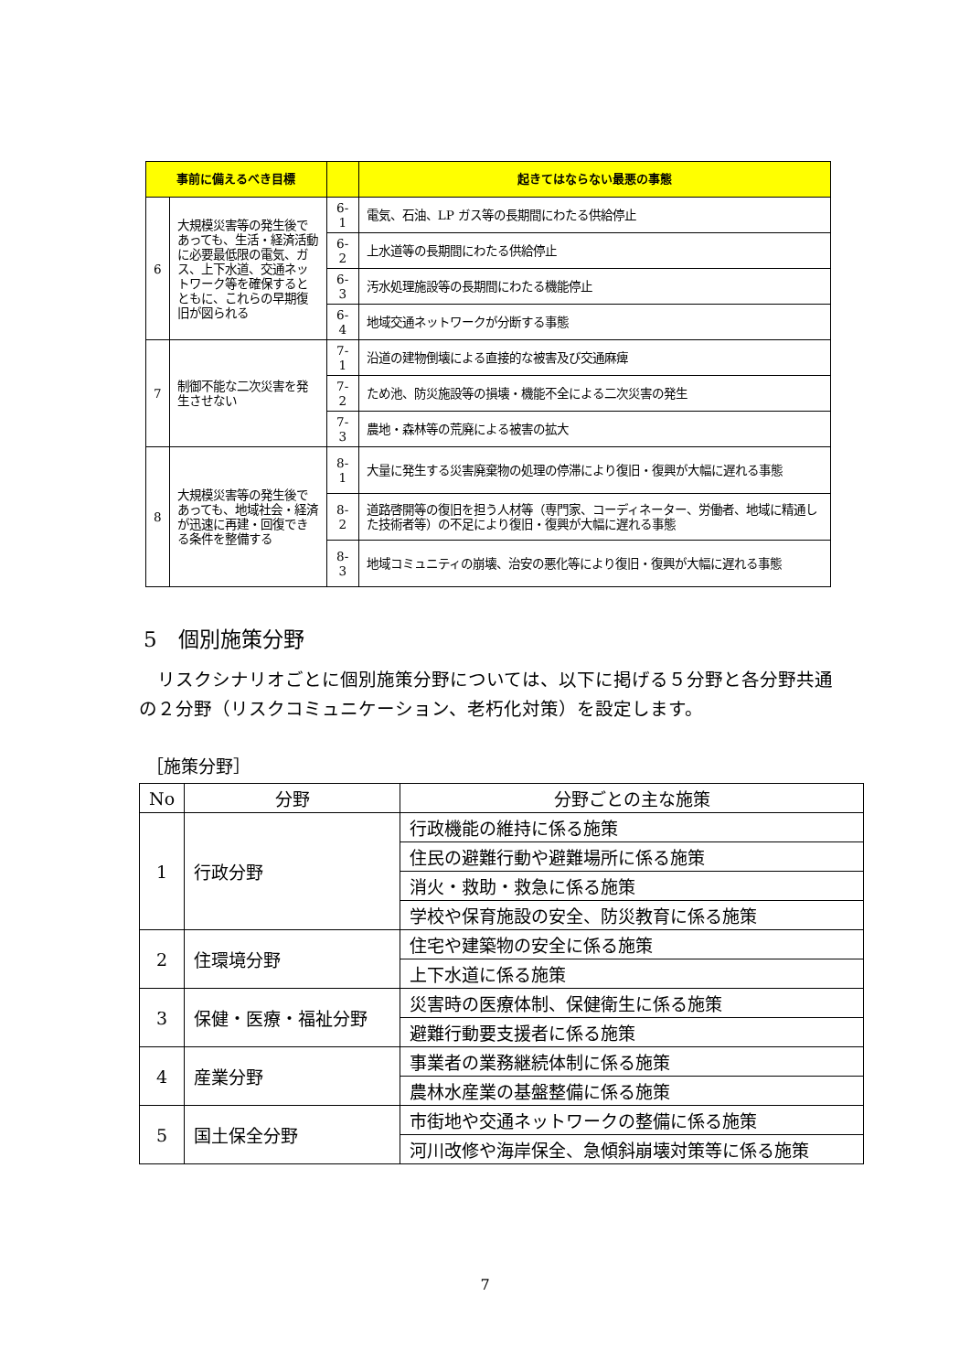| 事前に備えるべき目標 | | | 起きてはならない最悪の事態 |
| --- | --- | --- | --- |
| 6 | 大規模災害等の発生後であっても、生活・経済活動に必要最低限の電気、ガス、上下水道、交通ネットワーク等を確保するとともに、これらの早期復旧が図られる | 6-1 | 電気、石油、LP ガス等の長期間にわたる供給停止 |
| | | 6-2 | 上水道等の長期間にわたる供給停止 |
| | | 6-3 | 汚水処理施設等の長期間にわたる機能停止 |
| | | 6-4 | 地域交通ネットワークが分断する事態 |
| 7 | 制御不能な二次災害を発生させない | 7-1 | 沿道の建物倒壊による直接的な被害及び交通麻痺 |
| | | 7-2 | ため池、防災施設等の損壊・機能不全による二次災害の発生 |
| | | 7-3 | 農地・森林等の荒廃による被害の拡大 |
| 8 | 大規模災害等の発生後であっても、地域社会・経済が迅速に再建・回復できる条件を整備する | 8-1 | 大量に発生する災害廃棄物の処理の停滞により復旧・復興が大幅に遅れる事態 |
| | | 8-2 | 道路啓開等の復旧を担う人材等（専門家、コーディネーター、労働者、地域に精通した技術者等）の不足により復旧・復興が大幅に遅れる事態 |
| | | 8-3 | 地域コミュニティの崩壊、治安の悪化等により復旧・復興が大幅に遅れる事態 |
5　個別施策分野
リスクシナリオごとに個別施策分野については、以下に掲げる５分野と各分野共通の２分野（リスクコミュニケーション、老朽化対策）を設定します。
［施策分野］
| No | 分野 | 分野ごとの主な施策 |
| --- | --- | --- |
| 1 | 行政分野 | 行政機能の維持に係る施策 |
| | | 住民の避難行動や避難場所に係る施策 |
| | | 消火・救助・救急に係る施策 |
| | | 学校や保育施設の安全、防災教育に係る施策 |
| 2 | 住環境分野 | 住宅や建築物の安全に係る施策 |
| | | 上下水道に係る施策 |
| 3 | 保健・医療・福祉分野 | 災害時の医療体制、保健衛生に係る施策 |
| | | 避難行動要支援者に係る施策 |
| 4 | 産業分野 | 事業者の業務継続体制に係る施策 |
| | | 農林水産業の基盤整備に係る施策 |
| 5 | 国土保全分野 | 市街地や交通ネットワークの整備に係る施策 |
| | | 河川改修や海岸保全、急傾斜崩壊対策等に係る施策 |
7